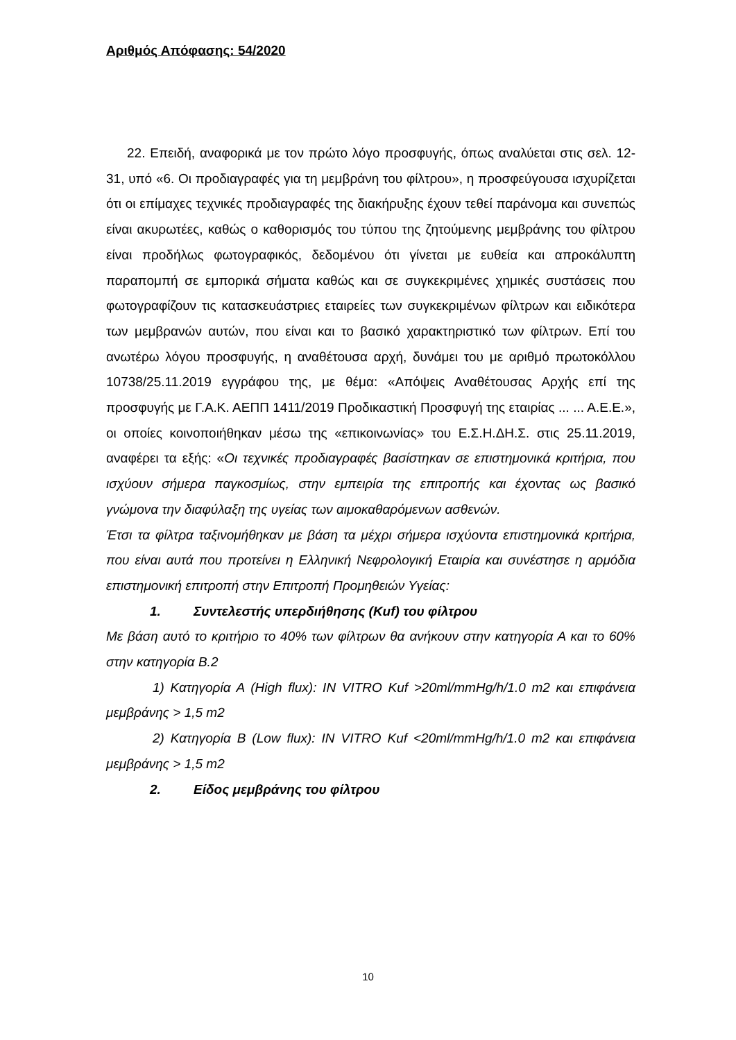Αριθμός Απόφασης: 54/2020
22. Επειδή, αναφορικά με τον πρώτο λόγο προσφυγής, όπως αναλύεται στις σελ. 12-31, υπό «6. Οι προδιαγραφές για τη μεμβράνη του φίλτρου», η προσφεύγουσα ισχυρίζεται ότι οι επίμαχες τεχνικές προδιαγραφές της διακήρυξης έχουν τεθεί παράνομα και συνεπώς είναι ακυρωτέες, καθώς ο καθορισμός του τύπου της ζητούμενης μεμβράνης του φίλτρου είναι προδήλως φωτογραφικός, δεδομένου ότι γίνεται με ευθεία και απροκάλυπτη παραπομπή σε εμπορικά σήματα καθώς και σε συγκεκριμένες χημικές συστάσεις που φωτογραφίζουν τις κατασκευάστριες εταιρείες των συγκεκριμένων φίλτρων και ειδικότερα των μεμβρανών αυτών, που είναι και το βασικό χαρακτηριστικό των φίλτρων. Επί του ανωτέρω λόγου προσφυγής, η αναθέτουσα αρχή, δυνάμει του με αριθμό πρωτοκόλλου 10738/25.11.2019 εγγράφου της, με θέμα: «Απόψεις Αναθέτουσας Αρχής επί της προσφυγής με Γ.Α.Κ. ΑΕΠΠ 1411/2019 Προδικαστική Προσφυγή της εταιρίας ... ... Α.Ε.Ε.», οι οποίες κοινοποιήθηκαν μέσω της «επικοινωνίας» του Ε.Σ.Η.ΔΗ.Σ. στις 25.11.2019, αναφέρει τα εξής: «Οι τεχνικές προδιαγραφές βασίστηκαν σε επιστημονικά κριτήρια, που ισχύουν σήμερα παγκοσμίως, στην εμπειρία της επιτροπής και έχοντας ως βασικό γνώμονα την διαφύλαξη της υγείας των αιμοκαθαρόμενων ασθενών.
Έτσι τα φίλτρα ταξινομήθηκαν με βάση τα μέχρι σήμερα ισχύοντα επιστημονικά κριτήρια, που είναι αυτά που προτείνει η Ελληνική Νεφρολογική Εταιρία και συνέστησε η αρμόδια επιστημονική επιτροπή στην Επιτροπή Προμηθειών Υγείας:
1. Συντελεστής υπερδιήθησης (Kuf) του φίλτρου
Με βάση αυτό το κριτήριο το 40% των φίλτρων θα ανήκουν στην κατηγορία Α και το 60% στην κατηγορία Β.2
1) Κατηγορία Α (High flux): IN VITRO Kuf >20ml/mmHg/h/1.0 m2 και επιφάνεια μεμβράνης > 1,5 m2
2) Κατηγορία Β (Low flux): IN VITRO Kuf <20ml/mmHg/h/1.0 m2 και επιφάνεια μεμβράνης > 1,5 m2
2. Είδος μεμβράνης του φίλτρου
10